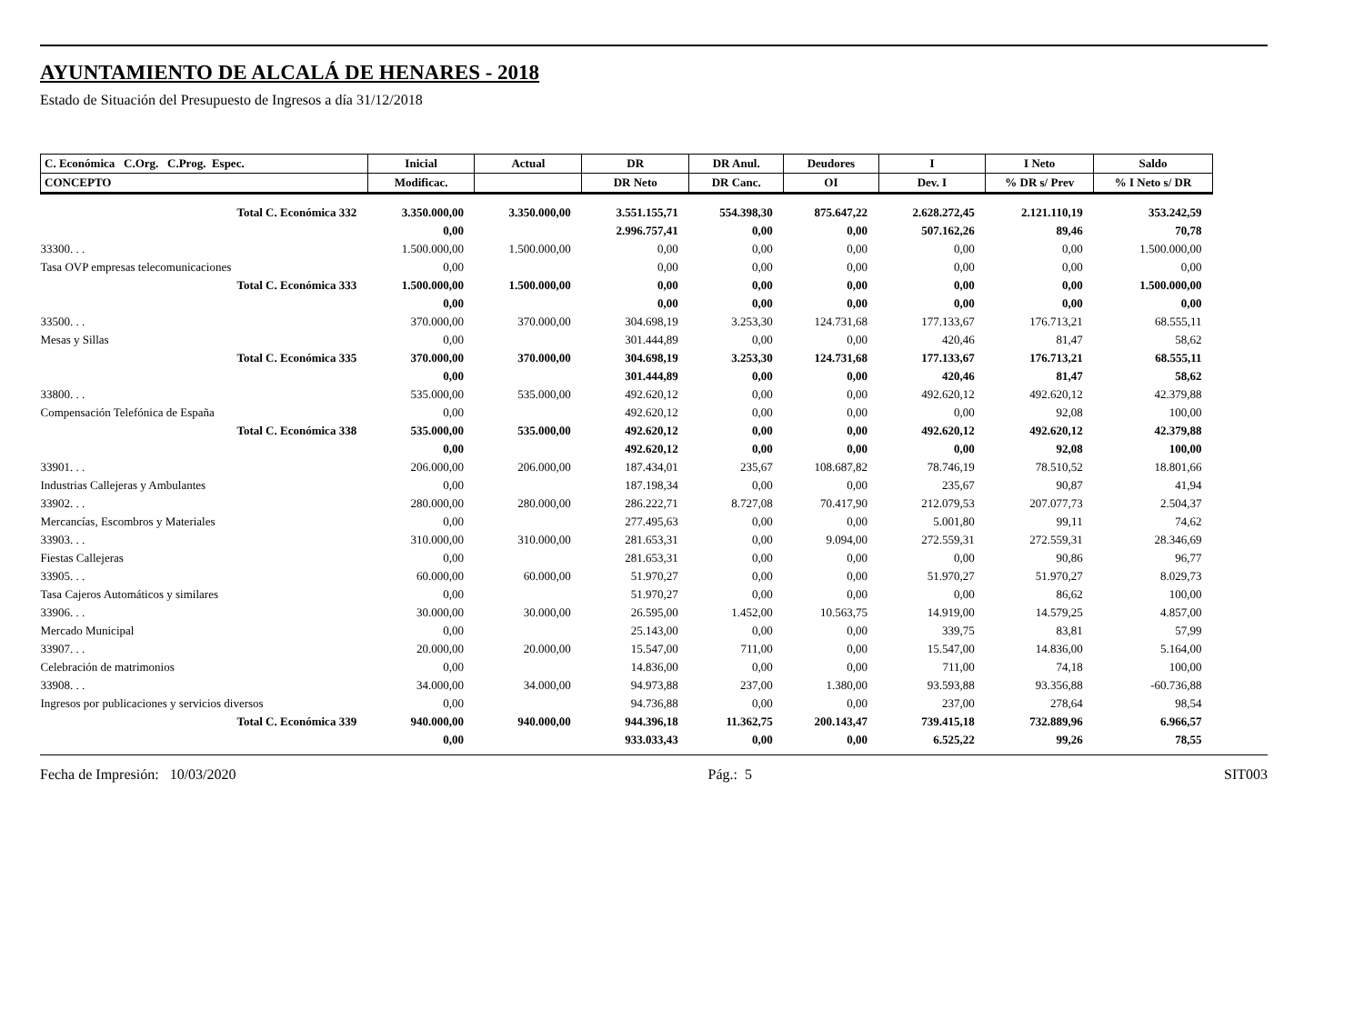AYUNTAMIENTO DE ALCALÁ DE HENARES - 2018
Estado de Situación del Presupuesto de Ingresos a día 31/12/2018
| C. Económica C.Org. C.Prog. Espec. | Inicial | Actual | DR | DR Anul. | Deudores | I | I Neto | Saldo |
| --- | --- | --- | --- | --- | --- | --- | --- | --- |
| CONCEPTO | Modificac. | | DR Neto | DR Canc. | OI | Dev. I | % DR s/ Prev | % I Neto s/ DR |
| Total C. Económica 332 | 3.350.000,00 | 3.350.000,00 | 3.551.155,71 | 554.398,30 | 875.647,22 | 2.628.272,45 | 2.121.110,19 | 353.242,59 |
| | 0,00 | | 2.996.757,41 | 0,00 | 0,00 | 507.162,26 | 89,46 | 70,78 |
| 33300. . . | 1.500.000,00 | 1.500.000,00 | 0,00 | 0,00 | 0,00 | 0,00 | 0,00 | 1.500.000,00 |
| Tasa OVP empresas telecomunicaciones | 0,00 | | 0,00 | 0,00 | 0,00 | 0,00 | 0,00 | 0,00 |
| Total C. Económica 333 | 1.500.000,00 | 1.500.000,00 | 0,00 | 0,00 | 0,00 | 0,00 | 0,00 | 1.500.000,00 |
| | 0,00 | | 0,00 | 0,00 | 0,00 | 0,00 | 0,00 | 0,00 |
| 33500. . . | 370.000,00 | 370.000,00 | 304.698,19 | 3.253,30 | 124.731,68 | 177.133,67 | 176.713,21 | 68.555,11 |
| Mesas y Sillas | 0,00 | | 301.444,89 | 0,00 | 0,00 | 420,46 | 81,47 | 58,62 |
| Total C. Económica 335 | 370.000,00 | 370.000,00 | 304.698,19 | 3.253,30 | 124.731,68 | 177.133,67 | 176.713,21 | 68.555,11 |
| | 0,00 | | 301.444,89 | 0,00 | 0,00 | 420,46 | 81,47 | 58,62 |
| 33800. . . | 535.000,00 | 535.000,00 | 492.620,12 | 0,00 | 0,00 | 492.620,12 | 492.620,12 | 42.379,88 |
| Compensación Telefónica de España | 0,00 | | 492.620,12 | 0,00 | 0,00 | 0,00 | 92,08 | 100,00 |
| Total C. Económica 338 | 535.000,00 | 535.000,00 | 492.620,12 | 0,00 | 0,00 | 492.620,12 | 492.620,12 | 42.379,88 |
| | 0,00 | | 492.620,12 | 0,00 | 0,00 | 0,00 | 92,08 | 100,00 |
| 33901. . . | 206.000,00 | 206.000,00 | 187.434,01 | 235,67 | 108.687,82 | 78.746,19 | 78.510,52 | 18.801,66 |
| Industrias Callejeras y Ambulantes | 0,00 | | 187.198,34 | 0,00 | 0,00 | 235,67 | 90,87 | 41,94 |
| 33902. . . | 280.000,00 | 280.000,00 | 286.222,71 | 8.727,08 | 70.417,90 | 212.079,53 | 207.077,73 | 2.504,37 |
| Mercancías, Escombros y Materiales | 0,00 | | 277.495,63 | 0,00 | 0,00 | 5.001,80 | 99,11 | 74,62 |
| 33903. . . | 310.000,00 | 310.000,00 | 281.653,31 | 0,00 | 9.094,00 | 272.559,31 | 272.559,31 | 28.346,69 |
| Fiestas Callejeras | 0,00 | | 281.653,31 | 0,00 | 0,00 | 0,00 | 90,86 | 96,77 |
| 33905. . . | 60.000,00 | 60.000,00 | 51.970,27 | 0,00 | 0,00 | 51.970,27 | 51.970,27 | 8.029,73 |
| Tasa Cajeros Automáticos y similares | 0,00 | | 51.970,27 | 0,00 | 0,00 | 0,00 | 86,62 | 100,00 |
| 33906. . . | 30.000,00 | 30.000,00 | 26.595,00 | 1.452,00 | 10.563,75 | 14.919,00 | 14.579,25 | 4.857,00 |
| Mercado Municipal | 0,00 | | 25.143,00 | 0,00 | 0,00 | 339,75 | 83,81 | 57,99 |
| 33907. . . | 20.000,00 | 20.000,00 | 15.547,00 | 711,00 | 0,00 | 15.547,00 | 14.836,00 | 5.164,00 |
| Celebración de matrimonios | 0,00 | | 14.836,00 | 0,00 | 0,00 | 711,00 | 74,18 | 100,00 |
| 33908. . . | 34.000,00 | 34.000,00 | 94.973,88 | 237,00 | 1.380,00 | 93.593,88 | 93.356,88 | -60.736,88 |
| Ingresos por publicaciones y servicios diversos | 0,00 | | 94.736,88 | 0,00 | 0,00 | 237,00 | 278,64 | 98,54 |
| Total C. Económica 339 | 940.000,00 | 940.000,00 | 944.396,18 | 11.362,75 | 200.143,47 | 739.415,18 | 732.889,96 | 6.966,57 |
| | 0,00 | | 933.033,43 | 0,00 | 0,00 | 6.525,22 | 99,26 | 78,55 |
Fecha de Impresión: 10/03/2020 Pág.: 5 SIT003